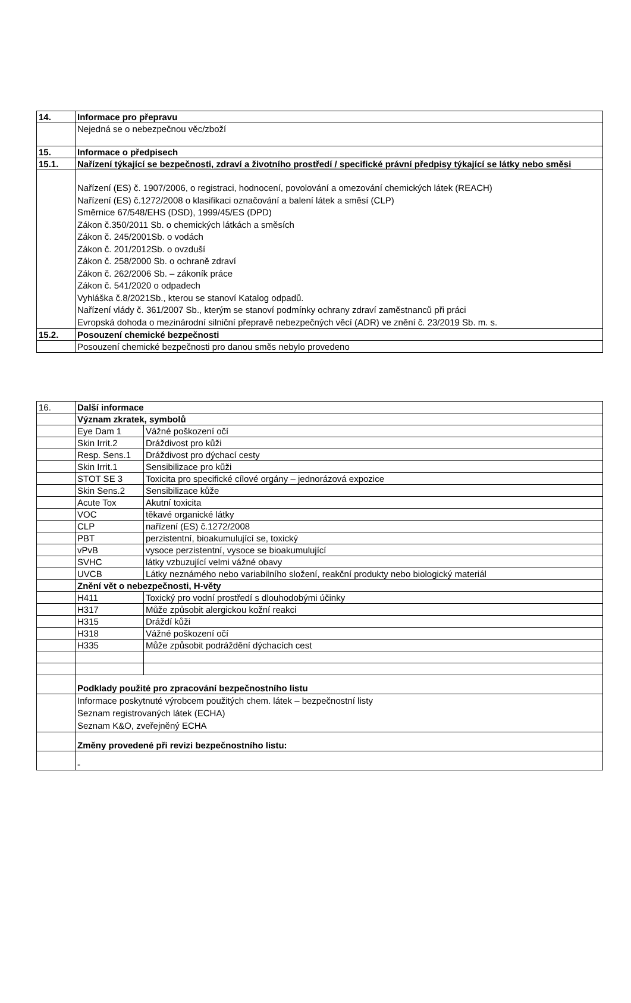| 14. | Informace pro přepravu |
| | Nejedná se o nebezpečnou věc/zboží |
| 15. | Informace o předpisech |
| 15.1. | Nařízení týkající se bezpečnosti, zdraví a životního prostředí / specifické právní předpisy týkající se látky nebo směsi |
| | Nařízení (ES) č. 1907/2006, o registraci, hodnocení, povolování a omezování chemických látek (REACH) Nařízení (ES) č.1272/2008 o klasifikaci označování a balení látek a směsí (CLP) Směrnice 67/548/EHS (DSD), 1999/45/ES (DPD) Zákon č.350/2011 Sb. o chemických látkách a směsích Zákon č. 245/2001Sb. o vodách Zákon č. 201/2012Sb. o ovzduší Zákon č. 258/2000 Sb. o ochraně zdraví Zákon č. 262/2006 Sb. – zákoník práce Zákon č. 541/2020 o odpadech Vyhláška č.8/2021Sb., kterou se stanoví Katalog odpadů. Nařízení vlády č. 361/2007 Sb., kterým se stanoví podmínky ochrany zdraví zaměstnanců při práci Evropská dohoda o mezinárodní silniční přepravě nebezpečných věcí (ADR) ve znění č. 23/2019 Sb. m. s. |
| 15.2. | Posouzení chemické bezpečnosti |
| | Posouzení chemické bezpečnosti pro danou směs nebylo provedeno |
| 16. | Další informace | |
| | Význam zkratek, symbolů | |
| | Eye Dam 1 | Vážné poškození očí |
| | Skin Irrit.2 | Dráždivost pro kůži |
| | Resp. Sens.1 | Dráždivost pro dýchací cesty |
| | Skin Irrit.1 | Sensibilizace pro kůži |
| | STOT SE 3 | Toxicita pro specifické cílové orgány – jednorázová expozice |
| | Skin Sens.2 | Sensibilizace kůže |
| | Acute Tox | Akutní toxicita |
| | VOC | těkavé organické látky |
| | CLP | nařízení (ES) č.1272/2008 |
| | PBT | perzistentní, bioakumulující se, toxický |
| | vPvB | vysoce perzistentní, vysoce se bioakumulující |
| | SVHC | látky vzbuzující velmi vážné obavy |
| | UVCB | Látky neznámého nebo variabilního složení, reakční produkty nebo biologický materiál |
| | Znění vět o nebezpečnosti, H-věty | |
| | H411 | Toxický pro vodní prostředí s dlouhodobými účinky |
| | H317 | Může způsobit alergickou kožní reakci |
| | H315 | Dráždí kůži |
| | H318 | Vážné poškození očí |
| | H335 | Může způsobit podráždění dýchacích cest |
| | Podklady použité pro zpracování bezpečnostního listu | |
| | Informace poskytnuté výrobcem použitých chem. látek – bezpečnostní listy Seznam registrovaných látek (ECHA) Seznam K&O, zveřejněný ECHA | |
| | Změny provedené při revizi bezpečnostního listu: | |
| | - | |